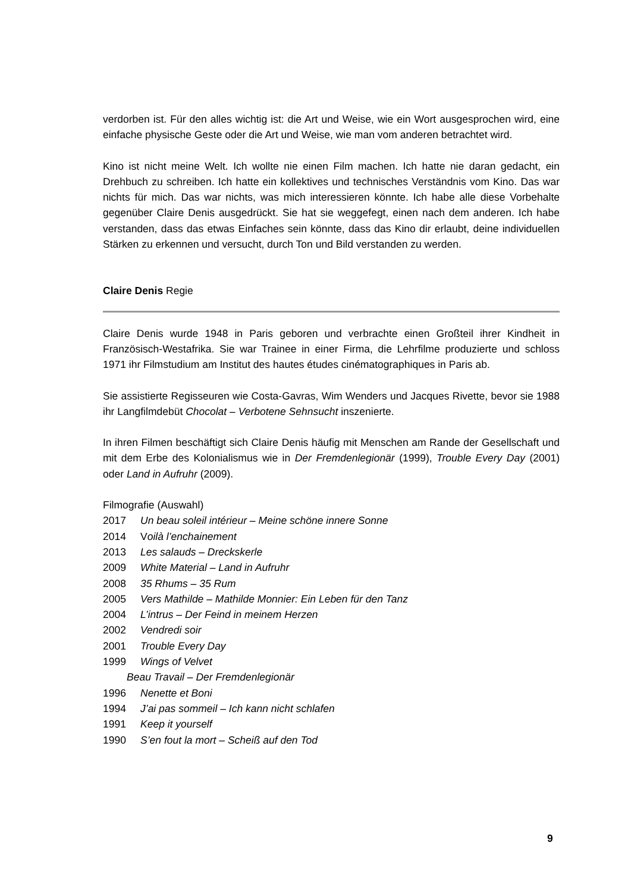verdorben ist. Für den alles wichtig ist: die Art und Weise, wie ein Wort ausgesprochen wird, eine einfache physische Geste oder die Art und Weise, wie man vom anderen betrachtet wird.
Kino ist nicht meine Welt. Ich wollte nie einen Film machen. Ich hatte nie daran gedacht, ein Drehbuch zu schreiben. Ich hatte ein kollektives und technisches Verständnis vom Kino. Das war nichts für mich. Das war nichts, was mich interessieren könnte. Ich habe alle diese Vorbehalte gegenüber Claire Denis ausgedrückt. Sie hat sie weggefegt, einen nach dem anderen. Ich habe verstanden, dass das etwas Einfaches sein könnte, dass das Kino dir erlaubt, deine individuellen Stärken zu erkennen und versucht, durch Ton und Bild verstanden zu werden.
Claire Denis Regie
Claire Denis wurde 1948 in Paris geboren und verbrachte einen Großteil ihrer Kindheit in Französisch-Westafrika. Sie war Trainee in einer Firma, die Lehrfilme produzierte und schloss 1971 ihr Filmstudium am Institut des hautes études cinématographiques in Paris ab.
Sie assistierte Regisseuren wie Costa-Gavras, Wim Wenders und Jacques Rivette, bevor sie 1988 ihr Langfilmdebüt Chocolat – Verbotene Sehnsucht inszenierte.
In ihren Filmen beschäftigt sich Claire Denis häufig mit Menschen am Rande der Gesellschaft und mit dem Erbe des Kolonialismus wie in Der Fremdenlegionär (1999), Trouble Every Day (2001) oder Land in Aufruhr (2009).
Filmografie (Auswahl)
2017 Un beau soleil intérieur – Meine schöne innere Sonne
2014 Voilà l’enchainement
2013 Les salauds – Dreckskerle
2009 White Material – Land in Aufruhr
2008 35 Rhums – 35 Rum
2005 Vers Mathilde – Mathilde Monnier: Ein Leben für den Tanz
2004 L’intrus – Der Feind in meinem Herzen
2002 Vendredi soir
2001 Trouble Every Day
1999 Wings of Velvet
Beau Travail – Der Fremdenlegionär
1996 Nenette et Boni
1994 J’ai pas sommeil – Ich kann nicht schlafen
1991 Keep it yourself
1990 S’en fout la mort – Scheiß auf den Tod
9